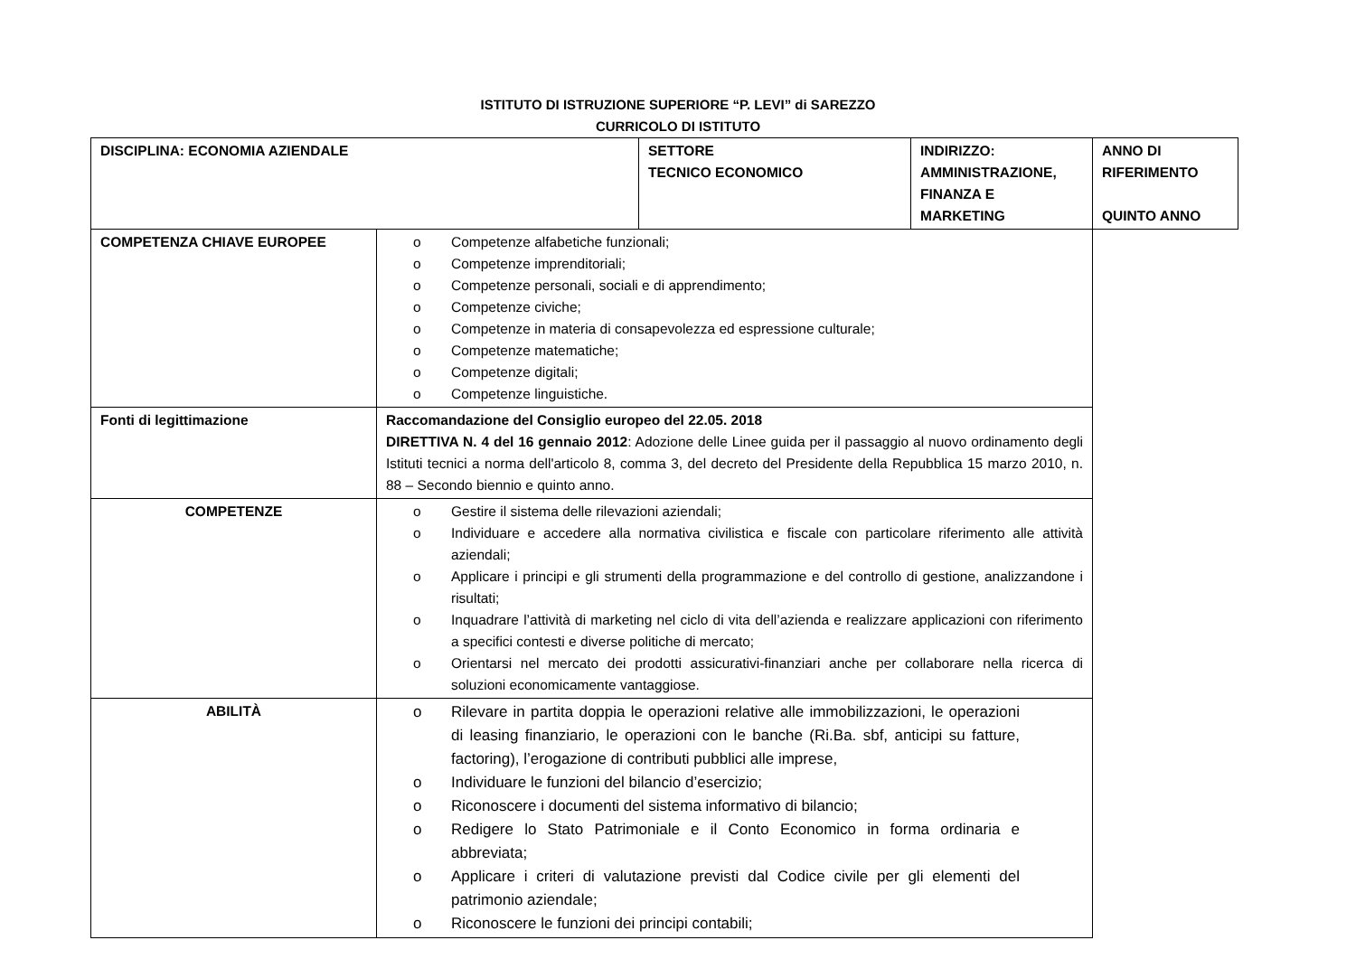ISTITUTO DI ISTRUZIONE SUPERIORE “P. LEVI” di SAREZZO
CURRICOLO DI ISTITUTO
| DISCIPLINA: ECONOMIA AZIENDALE | | SETTORE TECNICO ECONOMICO | INDIRIZZO: AMMINISTRAZIONE, FINANZA E MARKETING | ANNO DI RIFERIMENTO QUINTO ANNO |
| COMPETENZA CHIAVE EUROPEE | o Competenze alfabetiche funzionali; o Competenze imprenditoriali; o Competenze personali, sociali e di apprendimento; o Competenze civiche; o Competenze in materia di consapevolezza ed espressione culturale; o Competenze matematiche; o Competenze digitali; o Competenze linguistiche. | | | |
| Fonti di legittimazione | Raccomandazione del Consiglio europeo del 22.05. 2018 DIRETTIVA N. 4 del 16 gennaio 2012 : Adozione delle Linee guida per il passaggio al nuovo ordinamento degli Istituti tecnici a norma dell'articolo 8, comma 3, del decreto del Presidente della Repubblica 15 marzo 2010, n. 88 – Secondo biennio e quinto anno. | | | |
| COMPETENZE | o Gestire il sistema delle rilevazioni aziendali; o Individuare e accedere alla normativa civilistica e fiscale con particolare riferimento alle attività aziendali; o Applicare i principi e gli strumenti della programmazione e del controllo di gestione, analizzandone i risultati; o Inquadrare l’attività di marketing nel ciclo di vita dell’azienda e realizzare applicazioni con riferimento a specifici contesti e diverse politiche di mercato; o Orientarsi nel mercato dei prodotti assicurativi-finanziari anche per collaborare nella ricerca di soluzioni economicamente vantaggiose. | | | |
| ABILITÀ | o Rilevare in partita doppia le operazioni relative alle immobilizzazioni, le operazioni di leasing finanziario, le operazioni con le banche (Ri.Ba. sbf, anticipi su fatture, factoring), l’erogazione di contributi pubblici alle imprese, o Individuare le funzioni del bilancio d’esercizio; o Riconoscere i documenti del sistema informativo di bilancio; o Redigere lo Stato Patrimoniale e il Conto Economico in forma ordinaria e abbreviata; o Applicare i criteri di valutazione previsti dal Codice civile per gli elementi del patrimonio aziendale; o Riconoscere le funzioni dei principi contabili; | | | |